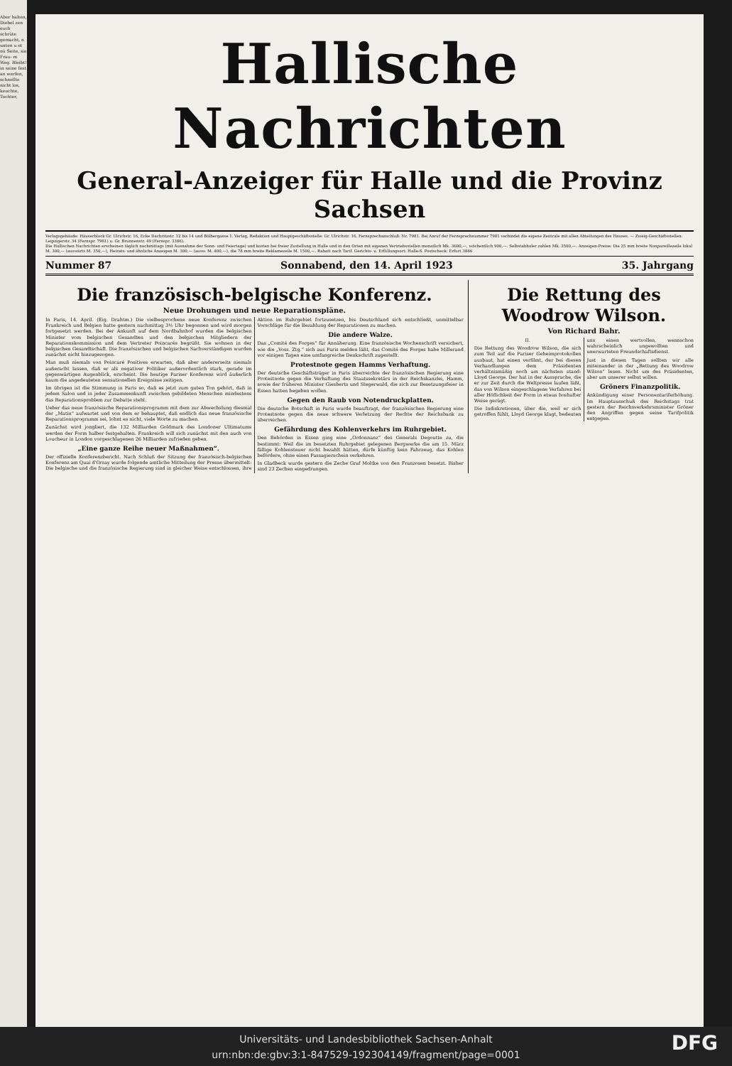Aber halten, Diebel zen euch schrüte gemacht, n unten u et nü Seite, sie Frau- m Weg. Bleibt! in seine fest an werfen, schnellte nicht los, keuchte, Tochter,
Hallische Nachrichten
General-Anzeiger für Halle und die Provinz Sachsen
Verlagsgebäude: Häuserblock Gr. Ulrichstr. 16, Ecke Dachritzstr. 12 bis 14 und Bölbergasse 1. Verlag, Redaktion und Hauptgeschäftsstelle: Gr. Ulrichstr. 16. Fernsprechanschluß: Nr. 7981. Bei Anruf der Fernsprechnummer 7981 verbindet die eigene Zentrale mit allen Abteilungen des Hauses. — Zweig-Geschäftsstellen: Leipzigerstr. 34 (Fernspr. 7981) u. Gr. Brunnenstr. 49 (Fernspr. 3386).
Die Hallischen Nachrichten erscheinen täglich nachmittags (mit Ausnahme der Sonn- und Feiertage) und kosten bei freier Zustellung in Halle und in den Orten mit eigenen Vertriebsstellen monatlich Mk. 3600,—, wöchentlich 900,—. Selbstabholer zahlen Mk. 3500,—. Anzeigen-Preise: Die 25 mm breite Nonpareillezeile lokal M. 300,— (auswärts M. 350,—), Heirats- und ähnliche Anzeigen M. 300,— (ausw. M. 400,—), die 78 mm breite Reklamezeile M. 1500,—. Rabatt nach Tarif. Gerichts- u. Erfüllungsort: Halle-S. Postscheck: Erfurt 3846
Nummer 87 Sonnabend, den 14. April 1923 35. Jahrgang
Die französisch-belgische Konferenz.
Neue Drohungen und neue Reparationspläne.
In Paris, 14. April. (Eig. Drahtm.) Die vielbesprochene neue Konferenz zwischen Frankreich und Belgien hatte gestern nachmittag 3½ Uhr begonnen und wird morgen fortgesetzt werden. Bei der Ankunft auf dem Nordbahnhof wurden die belgischen Minister vom belgischen Gesandten und den belgischen Mitgliedern der Reparationskommission und dem Vertreter Poincarés begrüßt. Sie wohnen in der belgischen Gesandtschaft. Die französischen und belgischen Sachverständigen wurden zunächst nicht hinzugezogen.
Man muß niemals von Poincaré Positives erwarten, daß aber andererseits niemals außeracht lassen, daß er als negativer Politiker außerordentlich stark, gerade im gegenwärtigen Augenblick, erscheint. Die heutige Pariser Konferenz wird äußerlich kaum die angedeuteten sensationellen Ereignisse zeitigen.
Im übrigen ist die Stimmung in Paris so, daß es jetzt zum guten Ton gehört, daß in jedem Salon und in jeder Zusammenkunft zwischen gebildeten Menschen mindestens das Reparationsproblem zur Debatte steht.
Ueber das neue französische Reparationsprogramm mit dem zur Abwechslung diesmal der „Matin“ aufwartet und von dem er behauptet, daß endlich das neue französische Reparationsprogramm sei, lohnt es nicht, viele Worte zu machen.
Zunächst wird jongliert, die 132 Milliarden Goldmark des Londoner Ultimatums werden der Form halber festgehalten. Frankreich will sich zunächst mit den auch von Loucheur in London vorgeschlagenen 26 Milliarden zufrieden geben.
„Eine ganze Reihe neuer Maßnahmen“.
Der offizielle Konferenzbericht. Nach Schluß der Sitzung der französisch-belgischen Konferenz am Quai d'Orsay wurde folgende amtliche Mitteilung der Presse übermittelt: Die belgische und die französische Regierung sind in gleicher Weise entschlossen, ihre Aktion im Ruhrgebiet fortzusetzen, bis Deutschland sich entschließt, unmittelbar Vorschläge für die Bezahlung der Reparationen zu machen.
Die andere Walze.
Das „Comité des Forges“ für Annäherung. Eine französische Wochenschrift versichert, wie die „Voss. Ztg.“ sich aus Paris melden läßt, das Comité des Forges habe Millerand vor einigen Tagen eine umfangreiche Denkschrift zugestellt.
Protestnote gegen Hamms Verhaftung.
Der deutsche Geschäftsträger in Paris überreichte der französischen Regierung eine Protestnote gegen die Verhaftung des Staatssekretärs in der Reichskanzlei, Hamm, sowie der früheren Minister Giesberts und Stegerwald, die sich zur Besetzungsfeier in Essen hatten begeben wollen.
Gegen den Raub von Notendruckplatten.
Die deutsche Botschaft in Paris wurde beauftragt, der französischen Regierung eine Protestnote gegen die neue schwere Verletzung der Rechte der Reichsbank zu überreichen.
Gefährdung des Kohlenverkehrs im Ruhrgebiet.
Den Behörden in Essen ging eine „Ordonnanz“ des Generals Degoutte zu, die bestimmt: Weil die im besetzten Ruhrgebiet gelegenen Bergwerke die am 15. März fällige Kohlensteuer nicht bezahlt hätten, dürfe künftig kein Fahrzeug, das Kohlen befördere, ohne einen Passagierschein verkehren.
In Gladbeck wurde gestern die Zeche Graf Moltke von den Franzosen besetzt. Bisher sind 23 Zechen eingedrungen.
Die Rettung des Woodrow Wilson.
Von Richard Bahr.
II.
Die Rettung des Woodrow Wilson, die sich zum Teil auf die Pariser Geheimprotokollen ausbaut, hat einen verfilmt, der bei diesen Verhandlungen dem Präsidenten verhältnismäßig noch am nächsten stand: Lloyd George. Der hat in der Aussprache, die er zur Zeit durch die Weltpresse laufen läßt, das von Wilson eingeschlagene Verfahren bei aller Höflichkeit der Form in etwas boshafter Weise gerügt.
Die Indiskretionen, über die, weil er sich getroffen fühlt, Lloyd George klagt, bedeuten uns einen wertvollen, wennschon wahrscheinlich ungewollten und unerwarteten Freundschaftsdienst.
Just in diesen Tagen sollten wir alle miteinander in der „Rettung des Woodrow Wilson“ lesen. Nicht um des Präsidenten, aber um unserer selbst willen.
Gröners Finanzpolitik.
Ankündigung einer Personentariferhöhung. Im Hauptausschuß des Reichstags trat gestern der Reichsverkehrsminister Gröner den Angriffen gegen seine Tarifpolitik entgegen.
Universitäts- und Landesbibliothek Sachsen-Anhalt
urn:nbn:de:gbv:3:1-847529-192304149/fragment/page=0001
DFG